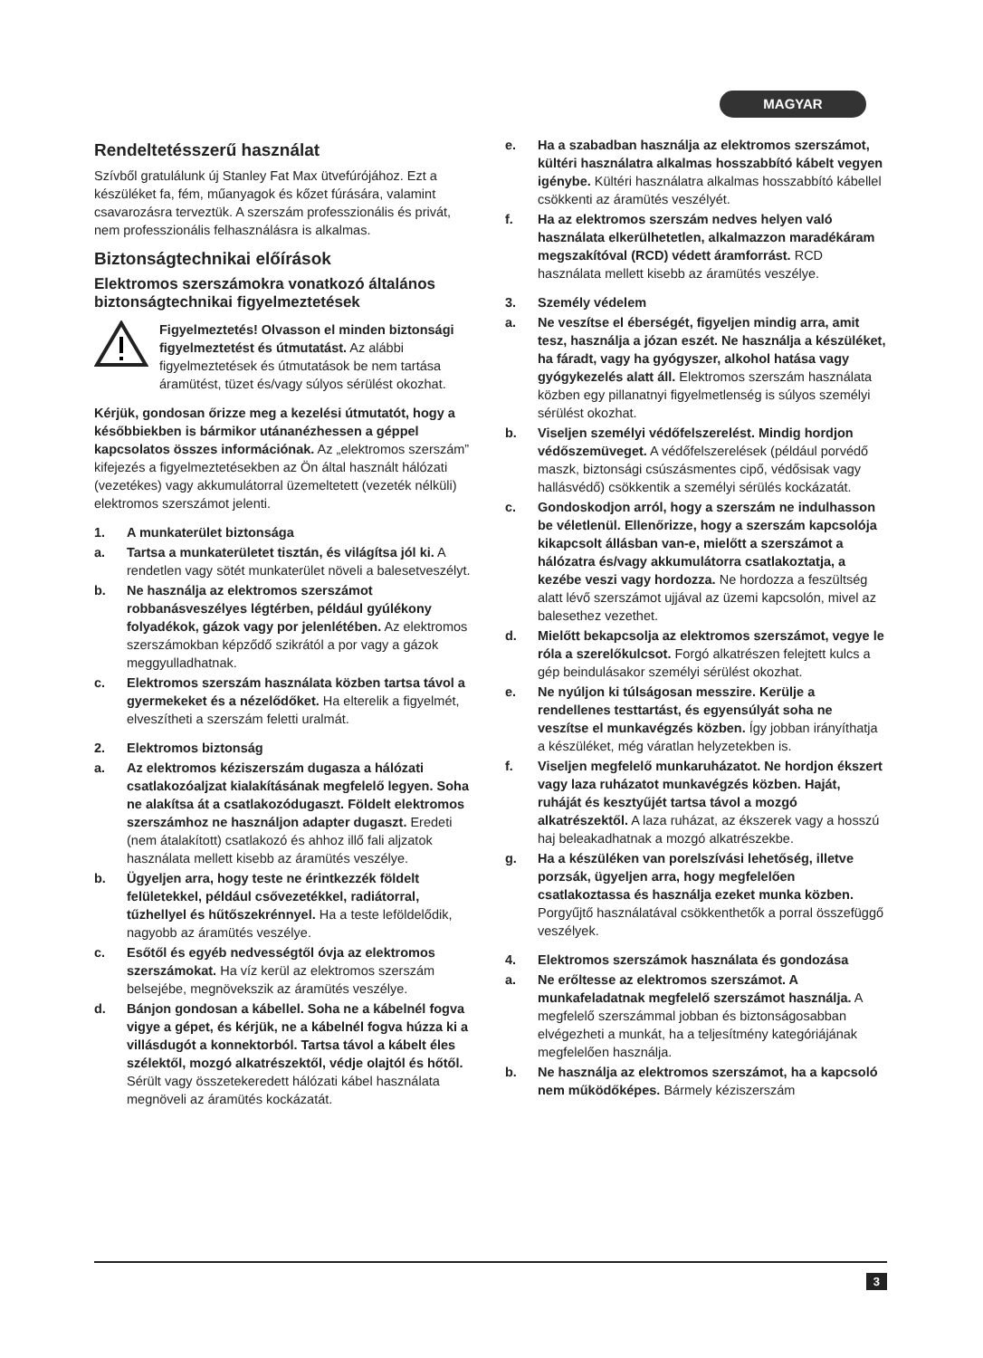MAGYAR
Rendeltetésszerű használat
Szívből gratulálunk új Stanley Fat Max ütvefúrójához. Ezt a készüléket fa, fém, műanyagok és kőzet fúrására, valamint csavarozásra terveztük. A szerszám professzionális és privát, nem professzionális felhasználásra is alkalmas.
Biztonságtechnikai előírások
Elektromos szerszámokra vonatkozó általános biztonságtechnikai figyelmeztetések
Figyelmeztetés! Olvasson el minden biztonsági figyelmeztetést és útmutatást. Az alábbi figyelmeztetések és útmutatások be nem tartása áramütést, tüzet és/vagy súlyos sérülést okozhat.
Kérjük, gondosan őrizze meg a kezelési útmutatót, hogy a későbbiekben is bármikor utánanézhessen a géppel kapcsolatos összes információnak. Az „elektromos szerszám” kifejezés a figyelmeztetésekben az Ön által használt hálózati (vezetékes) vagy akkumulátorral üzemeltetett (vezeték nélküli) elektromos szerszámot jelenti.
1. A munkaterület biztonsága
a. Tartsa a munkaterületet tisztán, és világítsa jól ki. A rendetlen vagy sötét munkaterület növeli a balesetveszélyt.
b. Ne használja az elektromos szerszámot robbanásveszélyes légtérben, például gyúlékony folyadékok, gázok vagy por jelenlétében. Az elektromos szerszámokban képződő szikrától a por vagy a gázok meggyulladhatnak.
c. Elektromos szerszám használata közben tartsa távol a gyermekeket és a nézelődőket. Ha elterelik a figyelmét, elveszítheti a szerszám feletti uralmát.
2. Elektromos biztonság
a. Az elektromos kéziszerszám dugasza a hálózati csatlakozóaljzat kialakításának megfelelő legyen. Soha ne alakítsa át a csatlakozódugaszt. Földelt elektromos szerszámhoz ne használjon adapter dugaszt. Eredeti (nem átalakított) csatlakozó és ahhoz illő fali aljzatok használata mellett kisebb az áramütés veszélye.
b. Ügyeljen arra, hogy teste ne érintkezzék földelt felületekkel, például csővezetékkel, radiátorral, tűzhellyel és hűtőszekrénnyel. Ha a teste leföldelődik, nagyobb az áramütés veszélye.
c. Esőtől és egyéb nedvességtől óvja az elektromos szerszámokat. Ha víz kerül az elektromos szerszám belsejébe, megnövekszik az áramütés veszélye.
d. Bánjon gondosan a kábellel. Soha ne a kábelnél fogva vigye a gépet, és kérjük, ne a kábelnél fogva húzza ki a villásdugót a konnektorból. Tartsa távol a kábelt éles szélektől, mozgó alkatrészektől, védje olajtól és hőtől. Sérült vagy összetekeredett hálózati kábel használata megnöveli az áramütés kockázatát.
e. Ha a szabadban használja az elektromos szerszámot, kültéri használatra alkalmas hosszabbító kábelt vegyen igénybe. Kültéri használatra alkalmas hosszabbító kábellel csökkenti az áramütés veszélyét.
f. Ha az elektromos szerszám nedves helyen való használata elkerülhetetlen, alkalmazzon maradékáram megszakítóval (RCD) védett áramforrást. RCD használata mellett kisebb az áramütés veszélye.
3. Személy védelem
a. Ne veszítse el éberségét, figyeljen mindig arra, amit tesz, használja a józan eszét. Ne használja a készüléket, ha fáradt, vagy ha gyógyszer, alkohol hatása vagy gyógykezelés alatt áll. Elektromos szerszám használata közben egy pillanatnyi figyelmetlenség is súlyos személyi sérülést okozhat.
b. Viseljen személyi védőfelszerelést. Mindig hordjon védőszemüveget. A védőfelszerelések (például porvédő maszk, biztonsági csúszásmentes cipő, védősisak vagy hallásvédő) csökkentik a személyi sérülés kockázatát.
c. Gondoskodjon arról, hogy a szerszám ne indulhasson be véletlenül. Ellenőrizze, hogy a szerszám kapcsolója kikapcsolt állásban van-e, mielőtt a szerszámot a hálózatra és/vagy akkumulátorra csatlakoztatja, a kezébe veszi vagy hordozza. Ne hordozza a feszültség alatt lévő szerszámot ujjával az üzemi kapcsolón, mivel az balesethez vezethet.
d. Mielőtt bekapcsolja az elektromos szerszámot, vegye le róla a szerelőkulcsot. Forgó alkatrészen felejtett kulcs a gép beindulásakor személyi sérülést okozhat.
e. Ne nyúljon ki túlságosan messzire. Kerülje a rendellenes testtartást, és egyensúlyát soha ne veszítse el munkavégzés közben. Így jobban irányíthatja a készüléket, még váratlan helyzetekben is.
f. Viseljen megfelelő munkaruházatot. Ne hordjon ékszert vagy laza ruházatot munkavégzés közben. Haját, ruháját és kesztyűjét tartsa távol a mozgó alkatrészektől. A laza ruházat, az ékszerek vagy a hosszú haj beleakadhatnak a mozgó alkatrészekbe.
g. Ha a készüléken van porelszívási lehetőség, illetve porzsák, ügyeljen arra, hogy megfelelően csatlakoztassa és használja ezeket munka közben. Porgyűjtő használatával csökkenthetők a porral összefüggő veszélyek.
4. Elektromos szerszámok használata és gondozása
a. Ne erőltesse az elektromos szerszámot. A munkafeladatnak megfelelő szerszámot használja. A megfelelő szerszámmal jobban és biztonságosabban elvégezheti a munkát, ha a teljesítmény kategóriájának megfelelően használja.
b. Ne használja az elektromos szerszámot, ha a kapcsoló nem működőképes. Bármely kéziszerszám
3